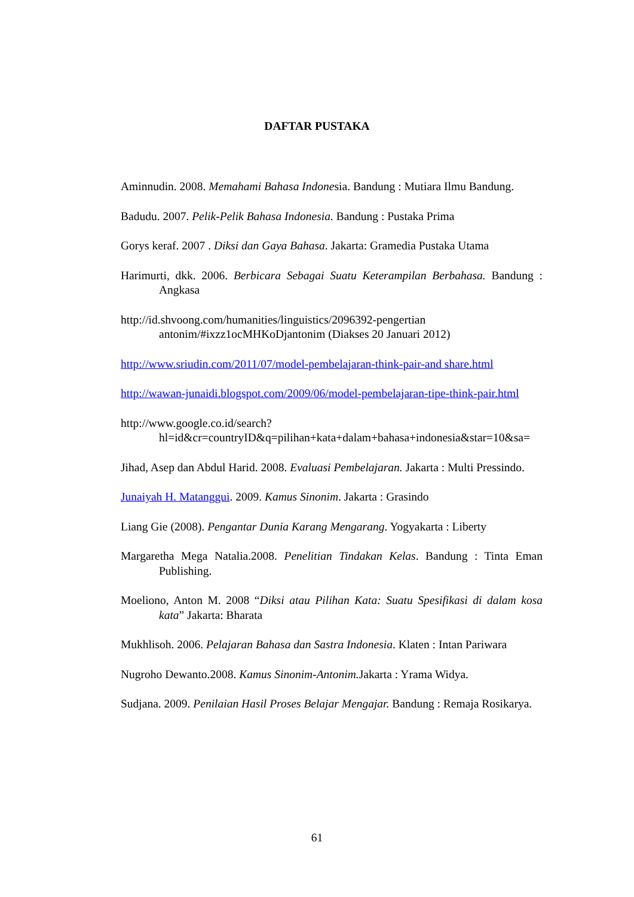DAFTAR PUSTAKA
Aminnudin. 2008. Memahami Bahasa Indonesia. Bandung : Mutiara Ilmu Bandung.
Badudu. 2007. Pelik-Pelik Bahasa Indonesia. Bandung : Pustaka Prima
Gorys keraf. 2007 . Diksi dan Gaya Bahasa. Jakarta: Gramedia Pustaka Utama
Harimurti, dkk. 2006. Berbicara Sebagai Suatu Keterampilan Berbahasa. Bandung : Angkasa
http://id.shvoong.com/humanities/linguistics/2096392-pengertian antonim/#ixzz1ocMHKoDjantonim (Diakses 20 Januari 2012)
http://www.sriudin.com/2011/07/model-pembelajaran-think-pair-and share.html
http://wawan-junaidi.blogspot.com/2009/06/model-pembelajaran-tipe-think-pair.html
http://www.google.co.id/search?hl=id&cr=countryID&q=pilihan+kata+dalam+bahasa+indonesia&star=10&sa=
Jihad, Asep dan Abdul Harid. 2008. Evaluasi Pembelajaran. Jakarta : Multi Pressindo.
Junaiyah H. Matanggui. 2009. Kamus Sinonim. Jakarta : Grasindo
Liang Gie (2008). Pengantar Dunia Karang Mengarang. Yogyakarta : Liberty
Margaretha Mega Natalia.2008. Penelitian Tindakan Kelas. Bandung : Tinta Eman Publishing.
Moeliono, Anton M. 2008 “Diksi atau Pilihan Kata: Suatu Spesifikasi di dalam kosa kata” Jakarta: Bharata
Mukhlisoh. 2006. Pelajaran Bahasa dan Sastra Indonesia. Klaten : Intan Pariwara
Nugroho Dewanto.2008. Kamus Sinonim-Antonim. Jakarta : Yrama Widya.
Sudjana. 2009. Penilaian Hasil Proses Belajar Mengajar. Bandung : Remaja Rosikarya.
61